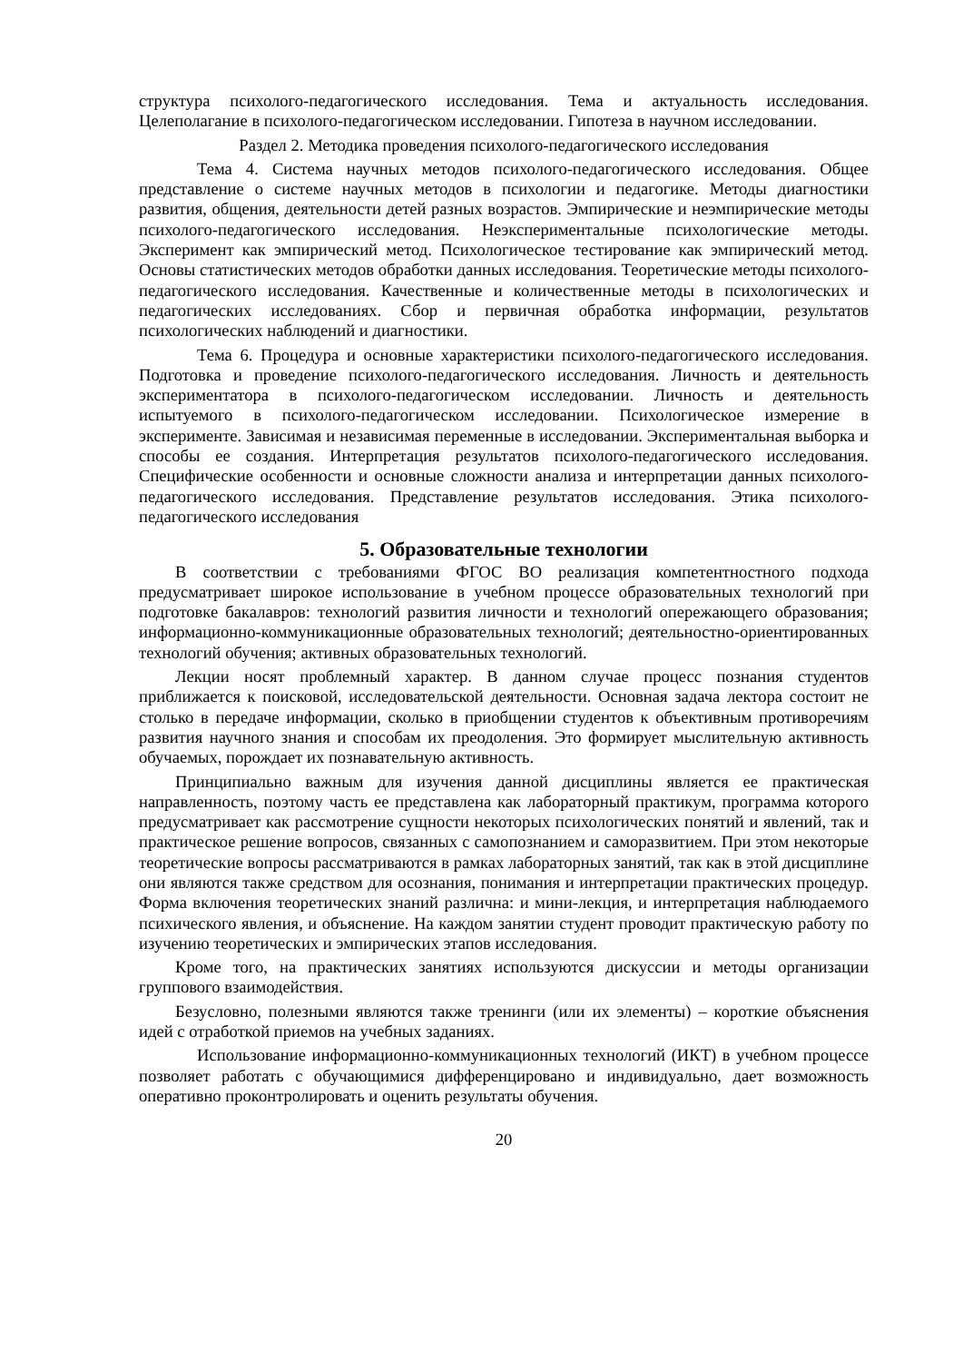структура психолого-педагогического исследования. Тема и актуальность исследования. Целеполагание в психолого-педагогическом исследовании. Гипотеза в научном исследовании.
Раздел 2. Методика проведения психолого-педагогического исследования
Тема 4. Система научных методов психолого-педагогического исследования. Общее представление о системе научных методов в психологии и педагогике. Методы диагностики развития, общения, деятельности детей разных возрастов. Эмпирические и неэмпирические методы психолого-педагогического исследования. Неэкспериментальные психологические методы. Эксперимент как эмпирический метод. Психологическое тестирование как эмпирический метод. Основы статистических методов обработки данных исследования. Теоретические методы психолого-педагогического исследования. Качественные и количественные методы в психологических и педагогических исследованиях. Сбор и первичная обработка информации, результатов психологических наблюдений и диагностики.
Тема 6. Процедура и основные характеристики психолого-педагогического исследования. Подготовка и проведение психолого-педагогического исследования. Личность и деятельность экспериментатора в психолого-педагогическом исследовании. Личность и деятельность испытуемого в психолого-педагогическом исследовании. Психологическое измерение в эксперименте. Зависимая и независимая переменные в исследовании. Экспериментальная выборка и способы ее создания. Интерпретация результатов психолого-педагогического исследования. Специфические особенности и основные сложности анализа и интерпретации данных психолого-педагогического исследования. Представление результатов исследования. Этика психолого-педагогического исследования
5. Образовательные технологии
В соответствии с требованиями ФГОС ВО реализация компетентностного подхода предусматривает широкое использование в учебном процессе образовательных технологий при подготовке бакалавров: технологий развития личности и технологий опережающего образования; информационно-коммуникационные образовательных технологий; деятельностно-ориентированных технологий обучения; активных образовательных технологий.
Лекции носят проблемный характер. В данном случае процесс познания студентов приближается к поисковой, исследовательской деятельности. Основная задача лектора состоит не столько в передаче информации, сколько в приобщении студентов к объективным противоречиям развития научного знания и способам их преодоления. Это формирует мыслительную активность обучаемых, порождает их познавательную активность.
Принципиально важным для изучения данной дисциплины является ее практическая направленность, поэтому часть ее представлена как лабораторный практикум, программа которого предусматривает как рассмотрение сущности некоторых психологических понятий и явлений, так и практическое решение вопросов, связанных с самопознанием и саморазвитием. При этом некоторые теоретические вопросы рассматриваются в рамках лабораторных занятий, так как в этой дисциплине они являются также средством для осознания, понимания и интерпретации практических процедур. Форма включения теоретических знаний различна: и мини-лекция, и интерпретация наблюдаемого психического явления, и объяснение. На каждом занятии студент проводит практическую работу по изучению теоретических и эмпирических этапов исследования.
Кроме того, на практических занятиях используются дискуссии и методы организации группового взаимодействия.
Безусловно, полезными являются также тренинги (или их элементы) – короткие объяснения идей с отработкой приемов на учебных заданиях.
Использование информационно-коммуникационных технологий (ИКТ) в учебном процессе позволяет работать с обучающимися дифференцировано и индивидуально, дает возможность оперативно проконтролировать и оценить результаты обучения.
20